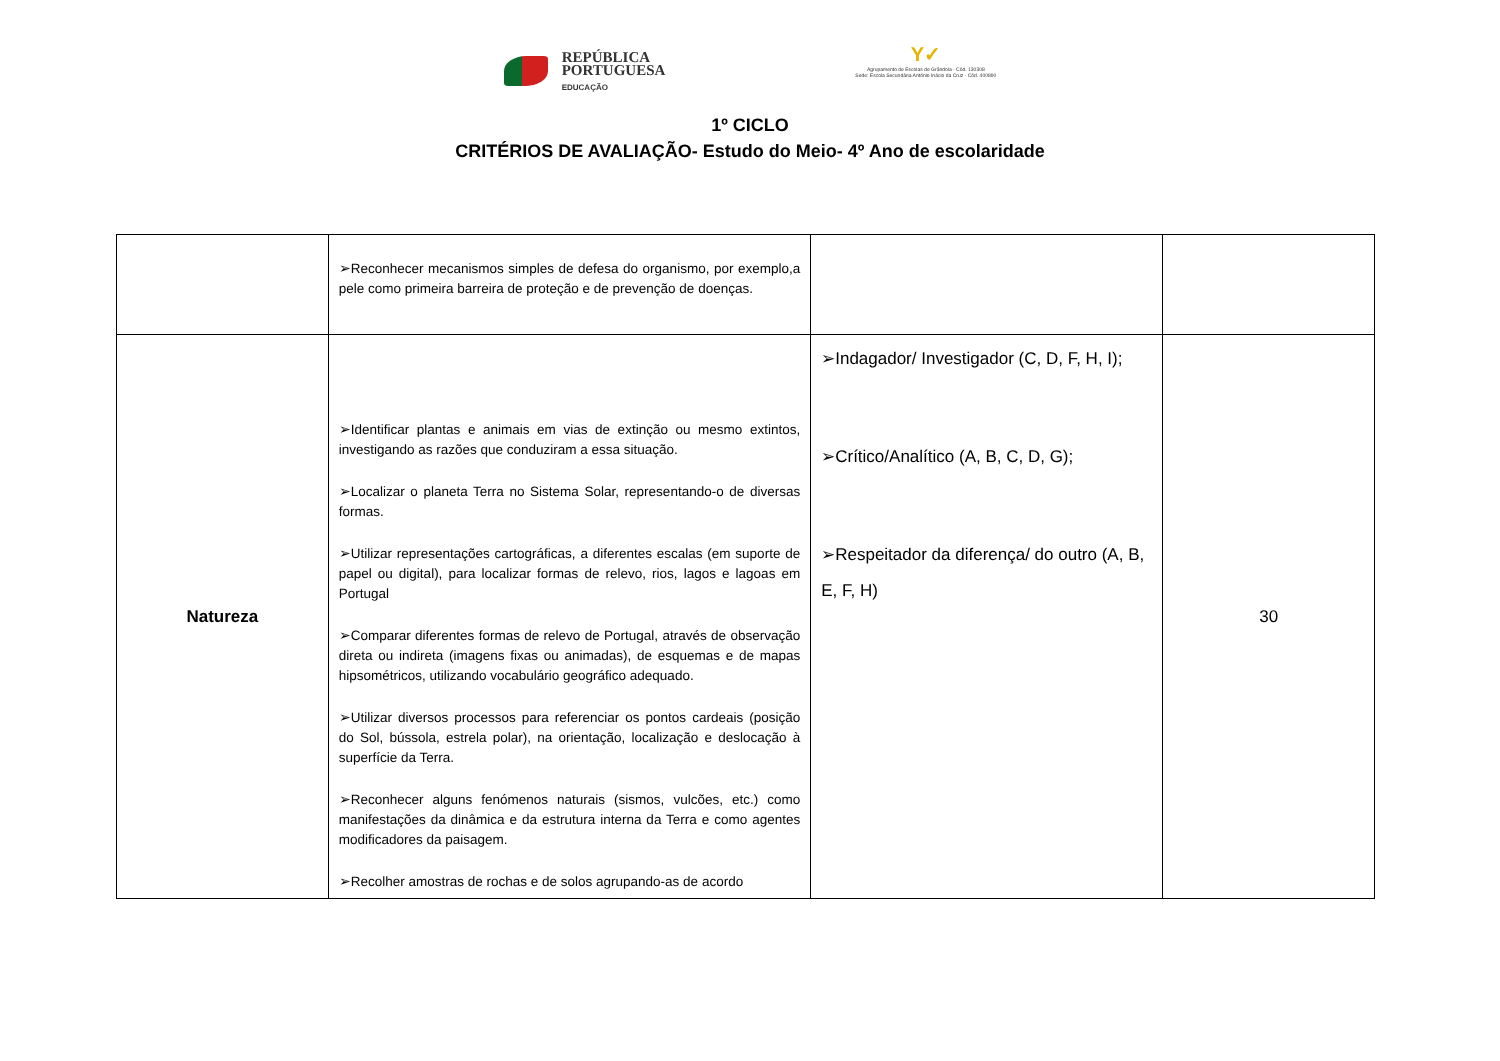REPÚBLICA
PORTUGUESA
EDUCAÇÃO
Y✓
Agrupamento de Escolas de Grândola - Cód. 130308
Sede: Escola Secundária António Inácio da Cruz - Cód. 400890
1º CICLO
CRITÉRIOS DE AVALIAÇÃO- Estudo do Meio- 4º Ano de escolaridade
| | ➢Reconhecer mecanismos simples de defesa do organismo, por exemplo,a pele como primeira barreira de proteção e de prevenção de doenças. | | |
| Natureza | ➢Identificar plantas e animais em vias de extinção ou mesmo extintos, investigando as razões que conduziram a essa situação. ➢Localizar o planeta Terra no Sistema Solar, representando-o de diversas formas. ➢Utilizar representações cartográficas, a diferentes escalas (em suporte de papel ou digital), para localizar formas de relevo, rios, lagos e lagoas em Portugal ➢Comparar diferentes formas de relevo de Portugal, através de observação direta ou indireta (imagens fixas ou animadas), de esquemas e de mapas hipsométricos, utilizando vocabulário geográfico adequado. ➢Utilizar diversos processos para referenciar os pontos cardeais (posição do Sol, bússola, estrela polar), na orientação, localização e deslocação à superfície da Terra. ➢Reconhecer alguns fenómenos naturais (sismos, vulcões, etc.) como manifestações da dinâmica e da estrutura interna da Terra e como agentes modificadores da paisagem. ➢Recolher amostras de rochas e de solos agrupando-as de acordo | ➢Indagador/ Investigador (C, D, F, H, I); ➢Crítico/Analítico (A, B, C, D, G); ➢Respeitador da diferença/ do outro (A, B, E, F, H) | 30 |